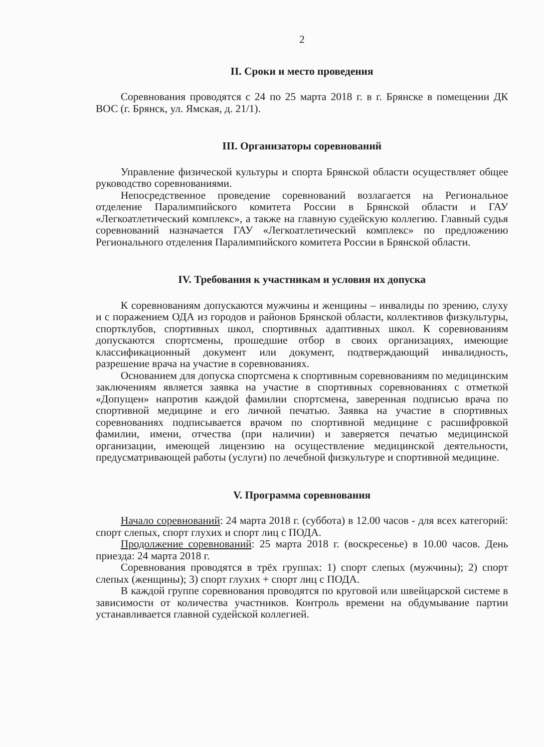2
II. Сроки и место проведения
Соревнования проводятся с 24 по 25 марта 2018 г. в г. Брянске в помещении ДК ВОС (г. Брянск, ул. Ямская, д. 21/1).
III. Организаторы соревнований
Управление физической культуры и спорта Брянской области осуществляет общее руководство соревнованиями.
Непосредственное проведение соревнований возлагается на Региональное отделение Паралимпийского комитета России в Брянской области и ГАУ «Легкоатлетический комплекс», а также на главную судейскую коллегию. Главный судья соревнований назначается ГАУ «Легкоатлетический комплекс» по предложению Регионального отделения Паралимпийского комитета России в Брянской области.
IV. Требования к участникам и условия их допуска
К соревнованиям допускаются мужчины и женщины – инвалиды по зрению, слуху и с поражением ОДА из городов и районов Брянской области, коллективов физкультуры, спортклубов, спортивных школ, спортивных адаптивных школ. К соревнованиям допускаются спортсмены, прошедшие отбор в своих организациях, имеющие классификационный документ или документ, подтверждающий инвалидность, разрешение врача на участие в соревнованиях.
Основанием для допуска спортсмена к спортивным соревнованиям по медицинским заключениям является заявка на участие в спортивных соревнованиях с отметкой «Допущен» напротив каждой фамилии спортсмена, заверенная подписью врача по спортивной медицине и его личной печатью. Заявка на участие в спортивных соревнованиях подписывается врачом по спортивной медицине с расшифровкой фамилии, имени, отчества (при наличии) и заверяется печатью медицинской организации, имеющей лицензию на осуществление медицинской деятельности, предусматривающей работы (услуги) по лечебной физкультуре и спортивной медицине.
V. Программа соревнования
Начало соревнований: 24 марта 2018 г. (суббота) в 12.00 часов - для всех категорий: спорт слепых, спорт глухих и спорт лиц с ПОДА.
Продолжение соревнований: 25 марта 2018 г. (воскресенье) в 10.00 часов. День приезда: 24 марта 2018 г.
Соревнования проводятся в трёх группах: 1) спорт слепых (мужчины); 2) спорт слепых (женщины); 3) спорт глухих + спорт лиц с ПОДА.
В каждой группе соревнования проводятся по круговой или швейцарской системе в зависимости от количества участников. Контроль времени на обдумывание партии устанавливается главной судейской коллегией.